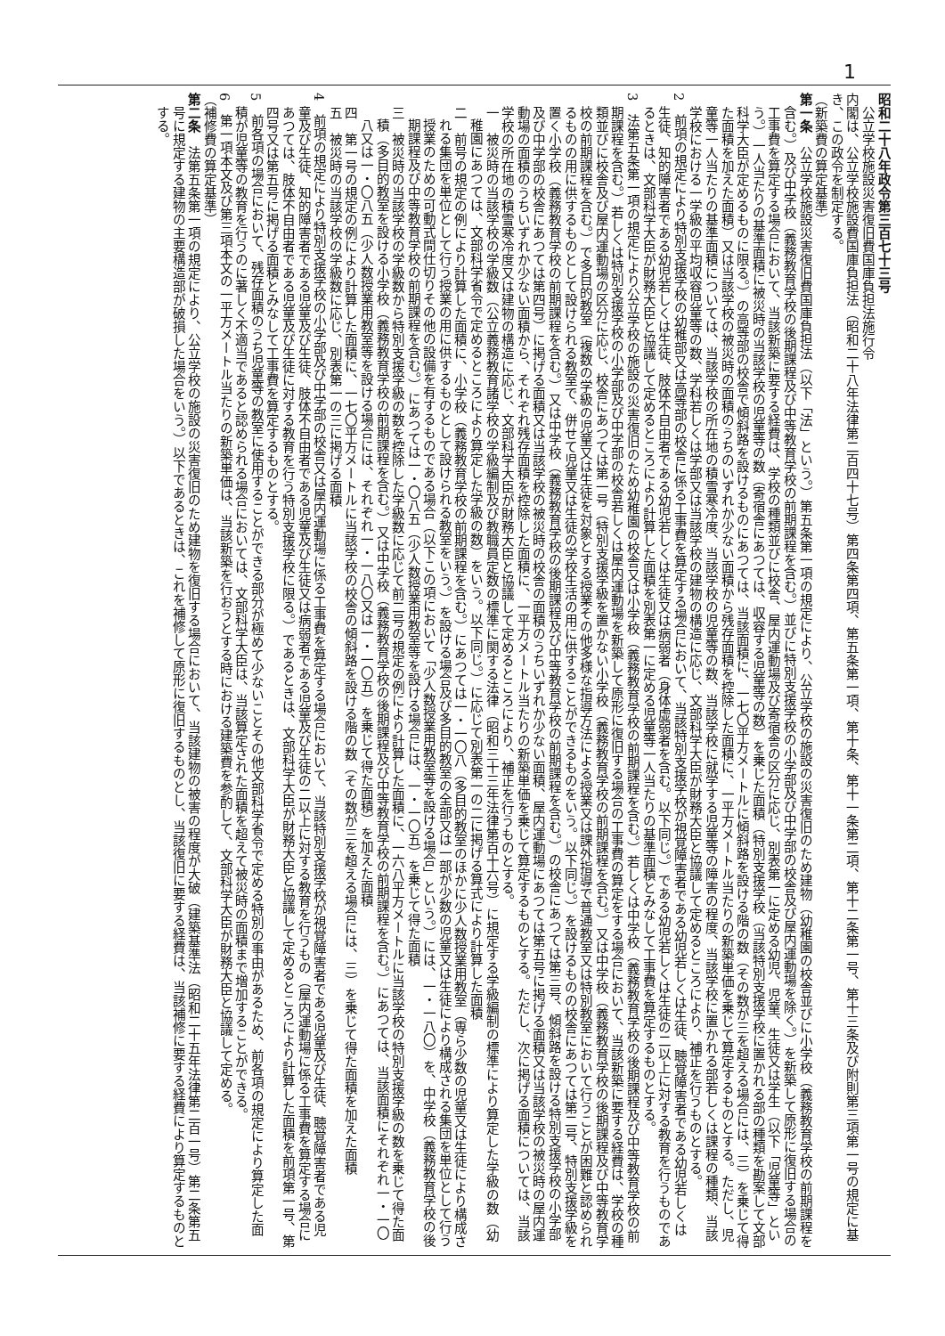1
昭和二十八年政令第三百七十三号
　公立学校施設災害復旧費国庫負担法施行令
内閣は、公立学校施設費国庫負担法（昭和二十八年法律第二百四十七号）第四条第四項、第五条第一項、第十条、第十一条第二項、第十二条第一号、第十三条及び附則第三項第一号の規定に基き、この政令を制定する。
（新築費の算定基準）
第一条　公立学校施設災害復旧費国庫負担法（以下「法」という。）第五条第一項の規定により、公立学校の施設の災害復旧のため建物（幼稚園の校舎並びに小学校（義務教育学校の前期課程を含む。）及び中学校（義務教育学校の後期課程及び中等教育学校の前期課程を含む。）並びに特別支援学校の小学部及び中学部の校舎及び屋内運動場を除く。）を新築して原形に復旧する場合の工事費を算定する場合において、当該新築に要する経費は、学校の種類並びに校舎、屋内運動場及び寄宿舎の区分に応じ、別表第一に定める幼児、児童、生徒又は学生（以下「児童等」という。）一人当たりの基準面積に被災時の当該学校の児童等の数（寄宿舎にあつては、収容する児童等の数）を乗じた面積（特別支援学校（当該特別支援学校に置かれる部の種類を勘案して文部科学大臣が定めるものに限る。）の高等部の校舎で傾斜路を設けるものにあつては、当該面積に、一七〇平方メートルに傾斜路を設ける階の数（その数が三を超える場合には、三）を乗じて得た面積を加えた面積）又は当該学校の被災時の面積のうちのいずれか少ない面積から残存面積を控除した面積に、一平方メートル当たりの新築単価を乗じて算定するものとする。ただし、児童等一人当たりの基準面積については、当該学校の所在地の積雪寒冷度、当該学校の児童等の数、当該学校に就学する児童等の障害の程度、当該学校に置かれる部若しくは課程の種類、当該学校における一学級の平均収容児童等の数、学科若しくは学部又は当該学校の建物の構造に応じ、文部科学大臣が財務大臣と協議して定めるところにより、補正を行うものとする。
2　前項の規定により特別支援学校の幼稚部又は高等部の校舎に係る工事費を算定する場合において、当該特別支援学校が視覚障害者である幼児若しくは生徒、聴覚障害者である幼児若しくは生徒、知的障害者である幼児若しくは生徒、肢体不自由者である幼児若しくは生徒又は病弱者（身体虚弱者を含む。以下同じ。）である幼児若しくは生徒の二以上に対する教育を行うものであるときは、文部科学大臣が財務大臣と協議して定めるところにより計算した面積を別表第一に定める児童等一人当たりの基準面積とみなして工事費を算定するものとする。
3　法第五条第一項の規定により公立学校の施設の災害復旧のため幼稚園の校舎又は小学校（義務教育学校の前期課程を含む。）若しくは中学校（義務教育学校の後期課程及び中等教育学校の前期課程を含む。）若しくは特別支援学校の小学部及び中学部の校舎若しくは屋内運動場を新築して原形に復旧する場合の工事費の算定をする場合において、当該新築に要する経費は、学校の種類並びに校舎及び屋内運動場の区分に応じ、校舎にあつては第一号（特別支援学級を置かない小学校（義務教育学校の前期課程を含む。）又は中学校（義務教育学校の後期課程及び中等教育学校の前期課程を含む。）で多目的教室（複数の学級の児童又は生徒を対象とする授業その他多様な指導方法による授業又は課外指導で普通教室又は特別教室において行うことが困難と認められるものの用に供するものとして設けられる教室で、併せて児童又は生徒の学校生活の用に供することができるものをいう。以下同じ。）を設けるものの校舎にあつては第二号、特別支援学級を置く小学校（義務教育学校の前期課程を含む。）又は中学校（義務教育学校の後期課程及び中等教育学校の前期課程を含む。）の校舎にあつては第三号、傾斜路を設ける特別支援学校の小学部及び中学部の校舎にあつては第四号）に掲げる面積又は当該学校の被災時の校舎の面積のうちいずれか少ない面積、屋内運動場にあつては第五号に掲げる面積又は当該学校の被災時の屋内運動場の面積のうちいずれか少ない面積から、それぞれ残存面積を控除した面積に、一平方メートル当たりの新築単価を乗じて算定するものとする。ただし、次に掲げる面積については、当該学校の所在地の積雪寒冷度又は建物の構造に応じ、文部科学大臣が財務大臣と協議して定めるところにより、補正を行うものとする。
一　被災時の当該学校の学級数（公立義務教育諸学校の学級編制及び教職員定数の標準に関する法律（昭和三十三年法律第百十六号）に規定する学級編制の標準により算定した学級の数（幼稚園にあつては、文部科学省令で定めるところにより算定した学級の数）をいう。以下同じ。）に応じて別表第一の二に掲げる算式により計算した面積
二　前号の規定の例により計算した面積に、小学校（義務教育学校の前期課程を含む。）にあつては一・一〇八（多目的教室のほかに少人数授業用教室（専ら少数の児童又は生徒により構成される集団を単位として行う授業の用に供するものとして設けられる教室をいう。）を設ける場合及び多目的教室の全部又は一部が少数の児童又は生徒により構成される集団を単位として行う授業のための可動式間仕切りその他の設備を有するものである場合（以下この項において「少人数授業用教室等を設ける場合」という。）には、一・一八〇）を、中学校（義務教育学校の後期課程及び中等教育学校の前期課程を含む。）にあつては一・〇八五（少人数授業用教室等を設ける場合には、一・一〇五）を乗じて得た面積
三　被災時の当該学校の学級数から特別支援学級の数を控除した学級数に応じて前二号の規定の例により計算した面積に、一六八平方メートルに当該学校の特別支援学級の数を乗じて得た面積（多目的教室を設ける小学校（義務教育学校の前期課程を含む。）又は中学校（義務教育学校の後期課程及び中等教育学校の前期課程を含む。）にあつては、当該面積にそれぞれ一・一〇八又は一・〇八五（少人数授業用教室等を設ける場合には、それぞれ一・一八〇又は一・一〇五）を乗じて得た面積）を加えた面積
四　第一号の規定の例により計算した面積に、一七〇平方メートルに当該学校の校舎の傾斜路を設ける階の数（その数が三を超える場合には、三）を乗じて得た面積を加えた面積
五　被災時の当該学校の学級数に応じ、別表第一の三に掲げる面積
4　前項の規定により特別支援学校の小学部及び中学部の校舎又は屋内運動場に係る工事費を算定する場合において、当該特別支援学校が視覚障害者である児童及び生徒、聴覚障害者である児童及び生徒、知的障害者である児童及び生徒、肢体不自由者である児童及び生徒又は病弱者である児童及び生徒の二以上に対する教育を行うもの（屋内運動場に係る工事費を算定する場合にあつては、肢体不自由者である児童及び生徒に対する教育を行う特別支援学校に限る。）であるときは、文部科学大臣が財務大臣と協議して定めるところにより計算した面積を前項第一号、第四号又は第五号に掲げる面積とみなして工事費を算定するものとする。
5　前各項の場合において、残存面積のうち児童等の教室に使用することができる部分が極めて少ないことその他文部科学省令で定める特別の事由があるため、前各項の規定により算定した面積が児童等の教育を行うのに著しく不適当であると認められる場合においては、文部科学大臣は、当該算定された面積を超えて被災時の面積まで増加することができる。
6　第一項本文及び第三項本文の一平方メートル当たりの新築単価は、当該新築を行おうとする時における建築費を参酌して、文部科学大臣が財務大臣と協議して定める。
（補修費の算定基準）
第二条　法第五条第一項の規定により、公立学校の施設の災害復旧のため建物を復旧する場合において、当該建物の被害の程度が大破（建築基準法（昭和二十五年法律第二百一号）第二条第五号に規定する建物の主要構造部が破損した場合をいう。）以下であるときは、これを補修して原形に復旧するものとし、当該復旧に要する経費は、当該補修に要する経費により算定するものとする。